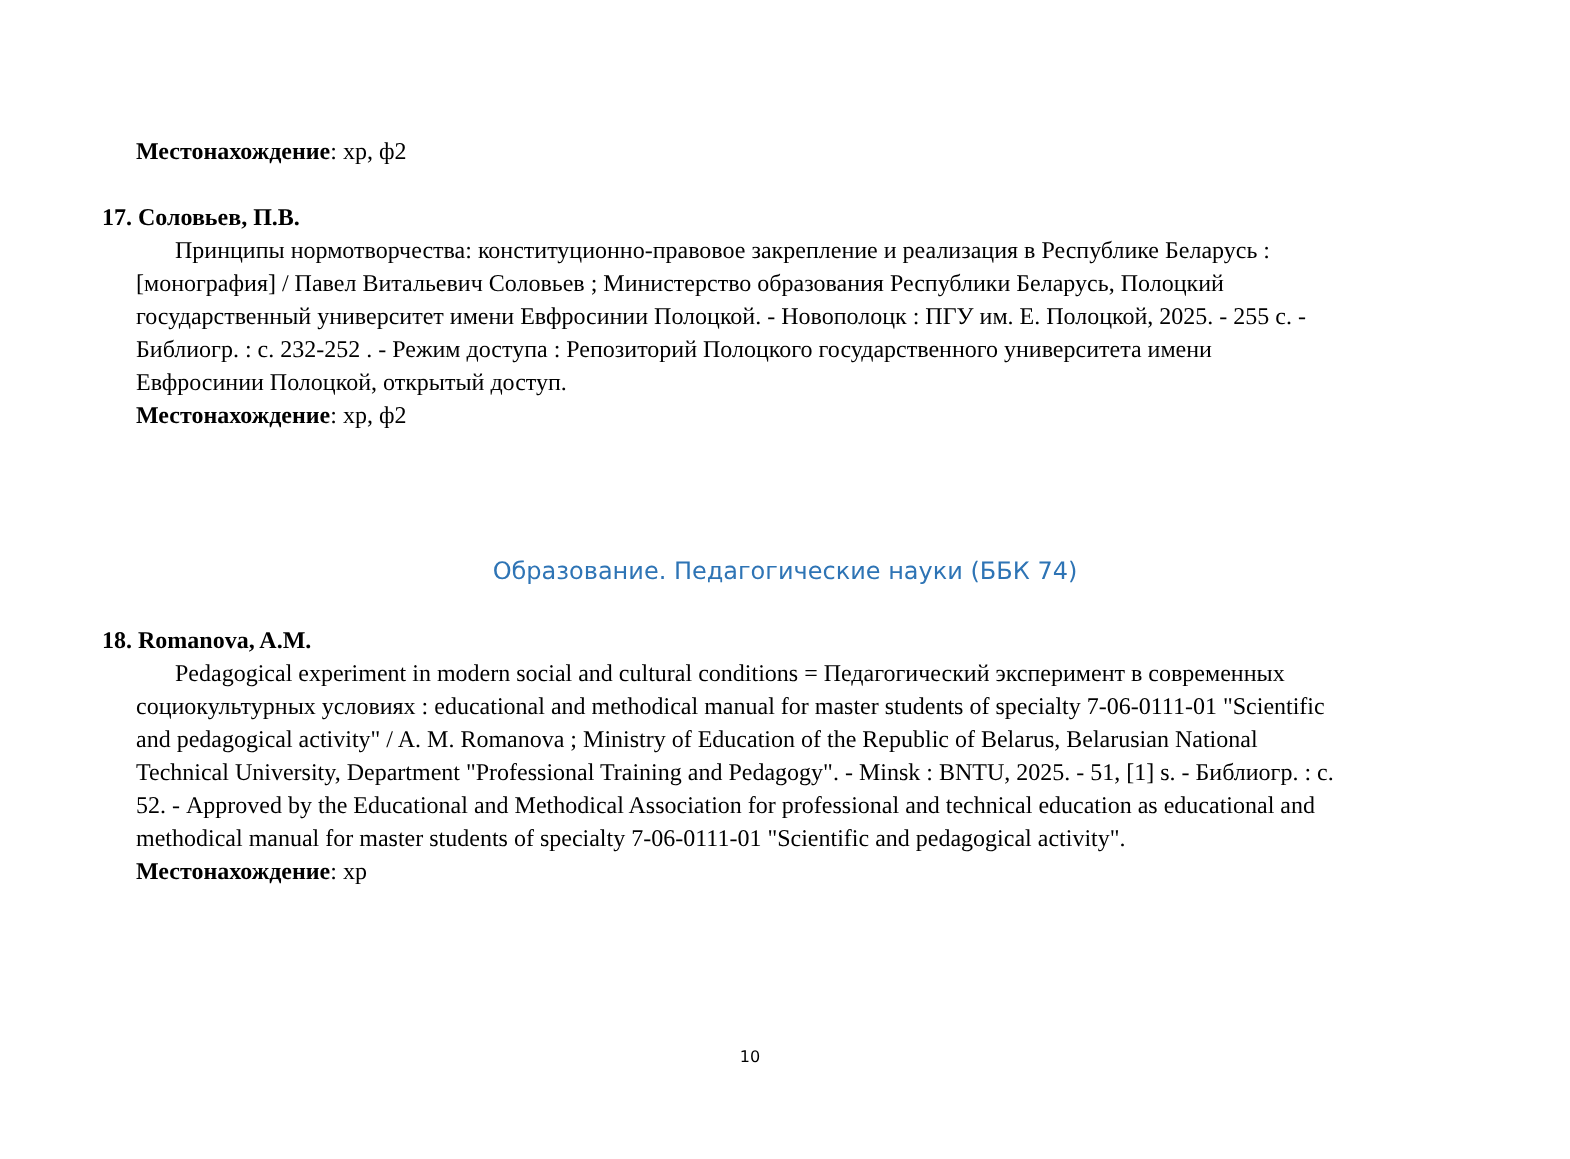Местонахождение: хр, ф2
17. Соловьев, П.В.
Принципы нормотворчества: конституционно-правовое закрепление и реализация в Республике Беларусь : [монография] / Павел Витальевич Соловьев ; Министерство образования Республики Беларусь, Полоцкий государственный университет имени Евфросинии Полоцкой. - Новополоцк : ПГУ им. Е. Полоцкой, 2025. - 255 с. - Библиогр. : с. 232-252 . - Режим доступа : Репозиторий Полоцкого государственного университета имени Евфросинии Полоцкой, открытый доступ.
Местонахождение: хр, ф2
Образование. Педагогические науки (ББК 74)
18. Romanova, A.M.
Pedagogical experiment in modern social and cultural conditions = Педагогический эксперимент в современных социокультурных условиях : educational and methodical manual for master students of specialty 7-06-0111-01 "Scientific and pedagogical activity" / A. M. Romanova ; Ministry of Education of the Republic of Belarus, Belarusian National Technical University, Department "Professional Training and Pedagogy". - Minsk : BNTU, 2025. - 51, [1] s. - Библиогр. : с. 52. - Approved by the Educational and Methodical Association for professional and technical education as educational and methodical manual for master students of specialty 7-06-0111-01 "Scientific and pedagogical activity".
Местонахождение: хр
10